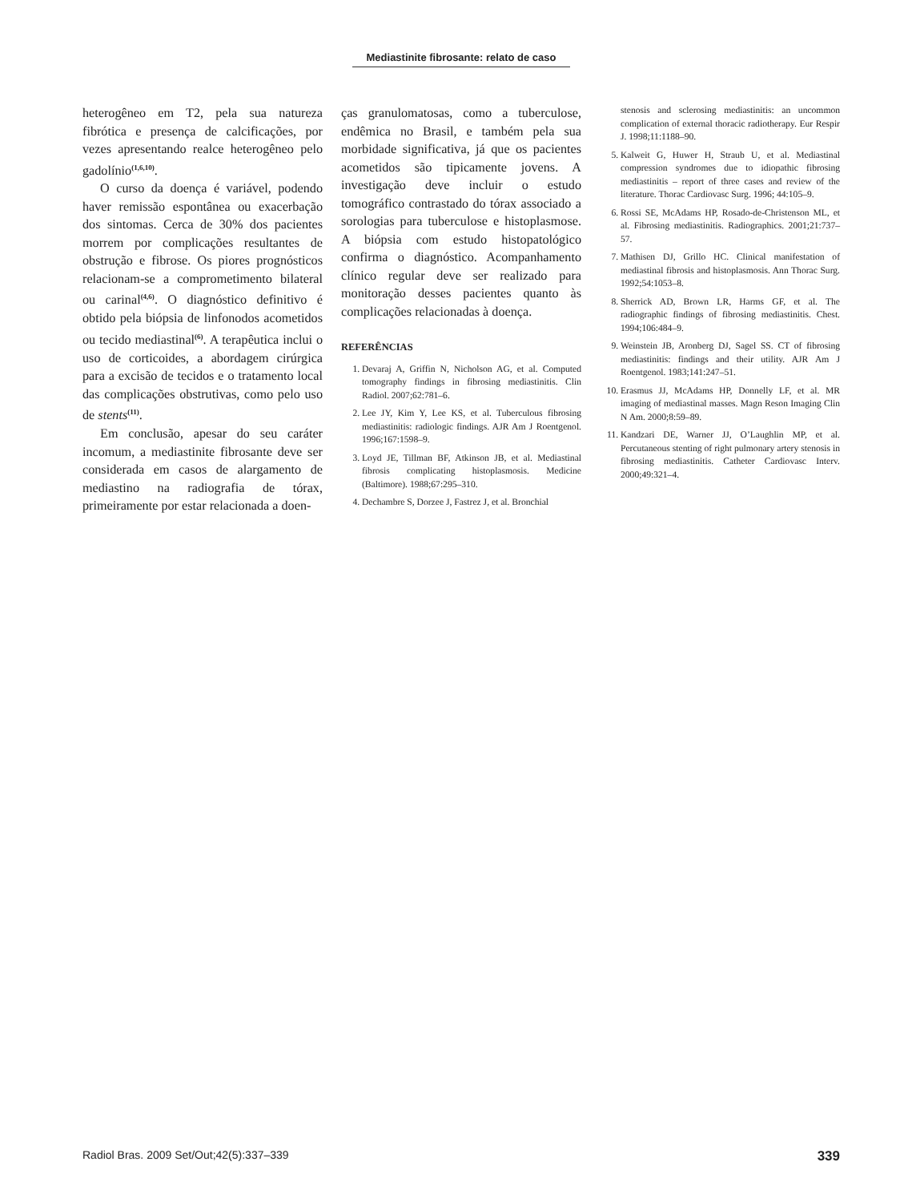Mediastinite fibrosante: relato de caso
heterogêneo em T2, pela sua natureza fibrótica e presença de calcificações, por vezes apresentando realce heterogêneo pelo gadolínio<sup>(1,6,10)</sup>.
O curso da doença é variável, podendo haver remissão espontânea ou exacerbação dos sintomas. Cerca de 30% dos pacientes morrem por complicações resultantes de obstrução e fibrose. Os piores prognósticos relacionam-se a comprometimento bilateral ou carinal<sup>(4,6)</sup>. O diagnóstico definitivo é obtido pela biópsia de linfonodos acometidos ou tecido mediastinal<sup>(6)</sup>. A terapêutica inclui o uso de corticoides, a abordagem cirúrgica para a excisão de tecidos e o tratamento local das complicações obstrutivas, como pelo uso de stents<sup>(11)</sup>.
Em conclusão, apesar do seu caráter incomum, a mediastinite fibrosante deve ser considerada em casos de alargamento de mediastino na radiografia de tórax, primeiramente por estar relacionada a doen-
ças granulomatosas, como a tuberculose, endêmica no Brasil, e também pela sua morbidade significativa, já que os pacientes acometidos são tipicamente jovens. A investigação deve incluir o estudo tomográfico contrastado do tórax associado a sorologias para tuberculose e histoplasmose. A biópsia com estudo histopatológico confirma o diagnóstico. Acompanhamento clínico regular deve ser realizado para monitoração desses pacientes quanto às complicações relacionadas à doença.
REFERÊNCIAS
1. Devaraj A, Griffin N, Nicholson AG, et al. Computed tomography findings in fibrosing mediastinitis. Clin Radiol. 2007;62:781–6.
2. Lee JY, Kim Y, Lee KS, et al. Tuberculous fibrosing mediastinitis: radiologic findings. AJR Am J Roentgenol. 1996;167:1598–9.
3. Loyd JE, Tillman BF, Atkinson JB, et al. Mediastinal fibrosis complicating histoplasmosis. Medicine (Baltimore). 1988;67:295–310.
4. Dechambre S, Dorzee J, Fastrez J, et al. Bronchial
stenosis and sclerosing mediastinitis: an uncommon complication of external thoracic radiotherapy. Eur Respir J. 1998;11:1188–90.
5. Kalweit G, Huwer H, Straub U, et al. Mediastinal compression syndromes due to idiopathic fibrosing mediastinitis – report of three cases and review of the literature. Thorac Cardiovasc Surg. 1996; 44:105–9.
6. Rossi SE, McAdams HP, Rosado-de-Christenson ML, et al. Fibrosing mediastinitis. Radiographics. 2001;21:737–57.
7. Mathisen DJ, Grillo HC. Clinical manifestation of mediastinal fibrosis and histoplasmosis. Ann Thorac Surg. 1992;54:1053–8.
8. Sherrick AD, Brown LR, Harms GF, et al. The radiographic findings of fibrosing mediastinitis. Chest. 1994;106:484–9.
9. Weinstein JB, Aronberg DJ, Sagel SS. CT of fibrosing mediastinitis: findings and their utility. AJR Am J Roentgenol. 1983;141:247–51.
10. Erasmus JJ, McAdams HP, Donnelly LF, et al. MR imaging of mediastinal masses. Magn Reson Imaging Clin N Am. 2000;8:59–89.
11. Kandzari DE, Warner JJ, O’Laughlin MP, et al. Percutaneous stenting of right pulmonary artery stenosis in fibrosing mediastinitis. Catheter Cardiovasc Interv. 2000;49:321–4.
Radiol Bras. 2009 Set/Out;42(5):337–339 339